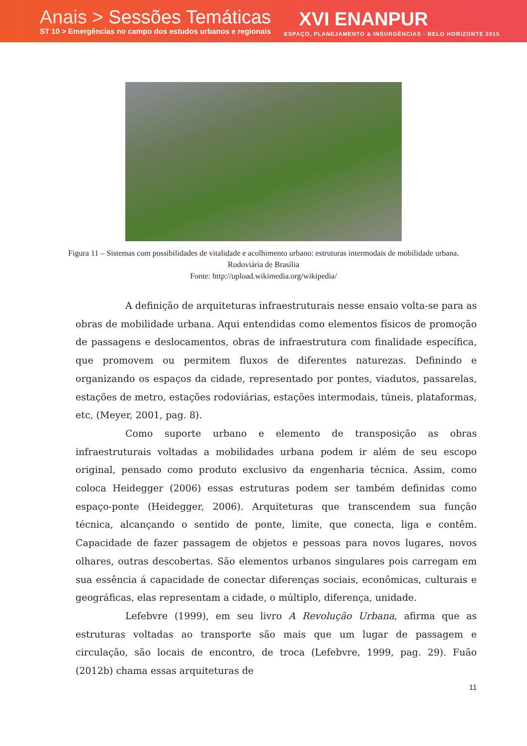Anais > Sessões Temáticas
ST 10 > Emergências no campo dos estudos urbanos e regionais
XVI ENANPUR
ESPAÇO, PLANEJAMENTO & INSURGÊNCIAS · BELO HORIZONTE 2015
Figura 11 – Sistemas com possibilidades de vitalidade e acolhimento urbano: estruturas intermodais de mobilidade urbana. Rodoviária de Brasília
Fonte: http://upload.wikimedia.org/wikipedia/
A definição de arquiteturas infraestruturais nesse ensaio volta-se para as obras de mobilidade urbana. Aqui entendidas como elementos físicos de promoção de passagens e deslocamentos, obras de infraestrutura com finalidade específica, que promovem ou permitem fluxos de diferentes naturezas. Definindo e organizando os espaços da cidade, representado por pontes, viadutos, passarelas, estações de metro, estações rodoviárias, estações intermodais, túneis, plataformas, etc, (Meyer, 2001, pag. 8).
Como suporte urbano e elemento de transposição as obras infraestruturais voltadas a mobilidades urbana podem ir além de seu escopo original, pensado como produto exclusivo da engenharia técnica. Assim, como coloca Heidegger (2006) essas estruturas podem ser também definidas como espaço-ponte (Heidegger, 2006). Arquiteturas que transcendem sua função técnica, alcançando o sentido de ponte, limite, que conecta, liga e contêm. Capacidade de fazer passagem de objetos e pessoas para novos lugares, novos olhares, outras descobertas. São elementos urbanos singulares pois carregam em sua essência á capacidade de conectar diferenças sociais, econômicas, culturais e geográficas, elas representam a cidade, o múltiplo, diferença, unidade.
Lefebvre (1999), em seu livro A Revolução Urbana, afirma que as estruturas voltadas ao transporte são mais que um lugar de passagem e circulação, são locais de encontro, de troca (Lefebvre, 1999, pag. 29). Fuão (2012b) chama essas arquiteturas de
11